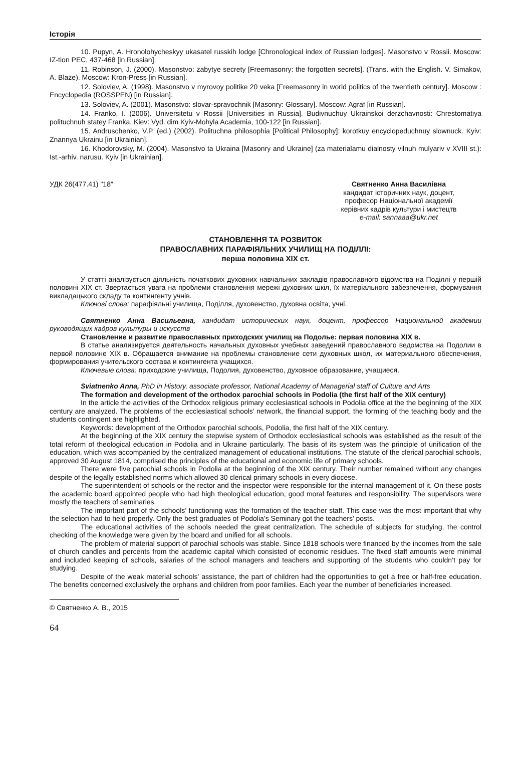Історія
10. Pupyn, A. Hronolohycheskyy ukasatel russkih lodge [Chronological index of Russian lodges]. Masonstvo v Rossii. Moscow: IZ-tion PEC, 437-468 [in Russian].
11. Robinson, J. (2000). Masonstvo: zabytye secrety [Freemasonry: the forgotten secrets]. (Trans. with the English. V. Simakov, A. Blaze). Moscow: Kron-Press [in Russian].
12. Soloviev, A. (1998). Masonstvo v myrovoy politike 20 veka [Freemasonry in world politics of the twentieth century]. Moscow : Encyclopedia (ROSSPEN) [in Russian].
13. Soloviev, A. (2001). Masonstvo: slovar-spravochnik [Masonry: Glossary]. Moscow: Agraf [in Russian].
14. Franko, I. (2006). Universitetu v Rossii [Universities in Russia]. Budivnuchuy Ukrainskoi derzchavnosti: Chrestomatiya polituchnuh statey Franka. Kiev: Vyd. dim Kyiv-Mohyla Academia, 100-122 [in Russian].
15. Andruschenko, V.P. (ed.) (2002). Polituchna philosophia [Political Philosophy]: korotkuy encyclopeduchnuy slownuck. Kyiv: Znannya Ukrainu [in Ukrainian].
16. Khodorovsky, M. (2004). Masonstvo ta Ukraina [Masonry and Ukraine] (za materialamu dialnosty vilnuh mulyariv v XVIII st.): Ist.-arhiv. narusu. Kyiv [in Ukrainian].
УДК 26(477.41) "18" Святненко Анна Василівна
кандидат історичних наук, доцент,
професор Національної академії
керівних кадрів культури і мистецтв
e-mail: sannaaa@ukr.net
СТАНОВЛЕННЯ ТА РОЗВИТОК
ПРАВОСЛАВНИХ ПАРАФІЯЛЬНИХ УЧИЛИЩ НА ПОДІЛЛІ:
перша половина ХІХ ст.
У статті аналізується діяльність початкових духовних навчальних закладів православного відомства на Поділлі у першій половині XIX ст. Звертається увага на проблеми становлення мережі духовних шкіл, їх матеріального забезпечення, формування викладацького складу та контингенту учнів.
Ключові слова: парафіяльні училища, Поділля, духовенство, духовна освіта, учні.
Святненко Анна Васильевна, кандидат исторических наук, доцент, профессор Национальной академии руководящих кадров культуры и искусств
Становление и развитие православных приходских училищ на Подолье: первая половина XIX в.
В статье анализируется деятельность начальных духовных учебных заведений православного ведомства на Подолии в первой половине XIX в. Обращается внимание на проблемы становление сети духовных школ, их материального обеспечения, формирования учительского состава и контингента учащихся.
Ключевые слова: приходские училища, Подолия, духовенство, духовное образование, учащиеся.
Sviatnenko Anna, PhD in History, associate professor, National Academy of Managerial staff of Culture and Arts
The formation and development of the orthodox parochial schools in Podolia (the first half of the XIX century)
In the article the activities of the Orthodox religious primary ecclesiastical schools in Podolia office at the the beginning of the XIX century are analyzed. The problems of the ecclesiastical schools’ network, the financial support, the forming of the teaching body and the students contingent are highlighted.
Keywords: development of the Orthodox parochial schools, Podolia, the first half of the XIX century.
At the beginning of the XIX century the stepwise system of Orthodox ecclesiastical schools was established as the result of the total reform of theological education in Podolia and in Ukraine particularly. The basis of its system was the principle of unification of the education, which was accompanied by the centralized management of educational institutions. The statute of the clerical parochial schools, approved 30 August 1814, comprised the principles of the educational and economic life of primary schools.
There were five parochial schools in Podolia at the beginning of the XIX century. Their number remained without any changes despite of the legally established norms which allowed 30 clerical primary schools in every diocese.
The superintendent of schools or the rector and the inspector were responsible for the internal management of it. On these posts the academic board appointed people who had high theological education, good moral features and responsibility. The supervisors were mostly the teachers of seminaries.
The important part of the schools’ functioning was the formation of the teacher staff. This case was the most important that why the selection had to held properly. Only the best graduates of Podolia’s Seminary got the teachers' posts.
The educational activities of the schools needed the great centralization. The schedule of subjects for studying, the control checking of the knowledge were given by the board and unified for all schools.
The problem of material support of parochial schools was stable. Since 1818 schools were financed by the incomes from the sale of church candles and percents from the academic capital which consisted of economic residues. The fixed staff amounts were minimal and included keeping of schools, salaries of the school managers and teachers and supporting of the students who couldn’t pay for studying.
Despite of the weak material schools’ assistance, the part of children had the opportunities to get a free or half-free education. The benefits concerned exclusively the orphans and children from poor families. Each year the number of beneficiaries increased.
© Святненко А. В., 2015
64